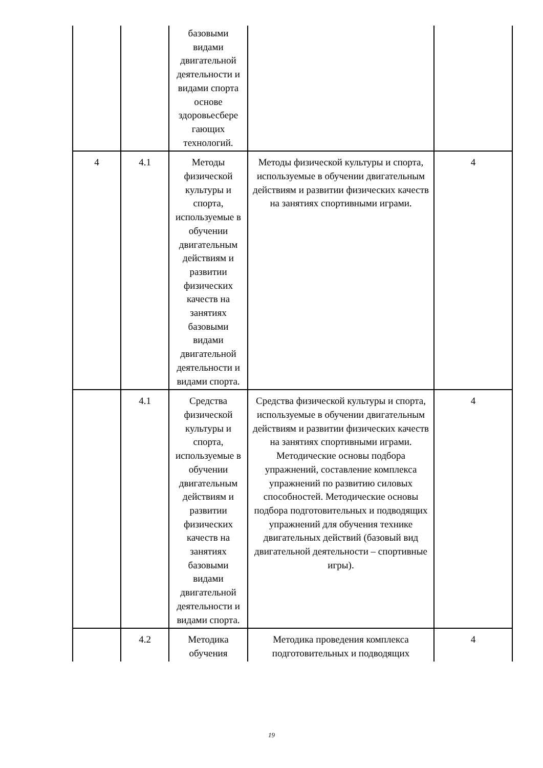| | | базовыми видами двигательной деятельности и видами спорта основе здоровьесбере гающих технологий. | | |
| 4 | 4.1 | Методы физической культуры и спорта, используемые в обучении двигательным действиям и развитии физических качеств на занятиях базовыми видами двигательной деятельности и видами спорта. | Методы физической культуры и спорта, используемые в обучении двигательным действиям и развитии физических качеств на занятиях спортивными играми. | 4 |
| | 4.1 | Средства физической культуры и спорта, используемые в обучении двигательным действиям и развитии физических качеств на занятиях базовыми видами двигательной деятельности и видами спорта. | Средства физической культуры и спорта, используемые в обучении двигательным действиям и развитии физических качеств на занятиях спортивными играми. Методические основы подбора упражнений, составление комплекса упражнений по развитию силовых способностей. Методические основы подбора подготовительных и подводящих упражнений для обучения технике двигательных действий (базовый вид двигательной деятельности – спортивные игры). | 4 |
| | 4.2 | Методика обучения | Методика проведения комплекса подготовительных и подводящих | 4 |
19